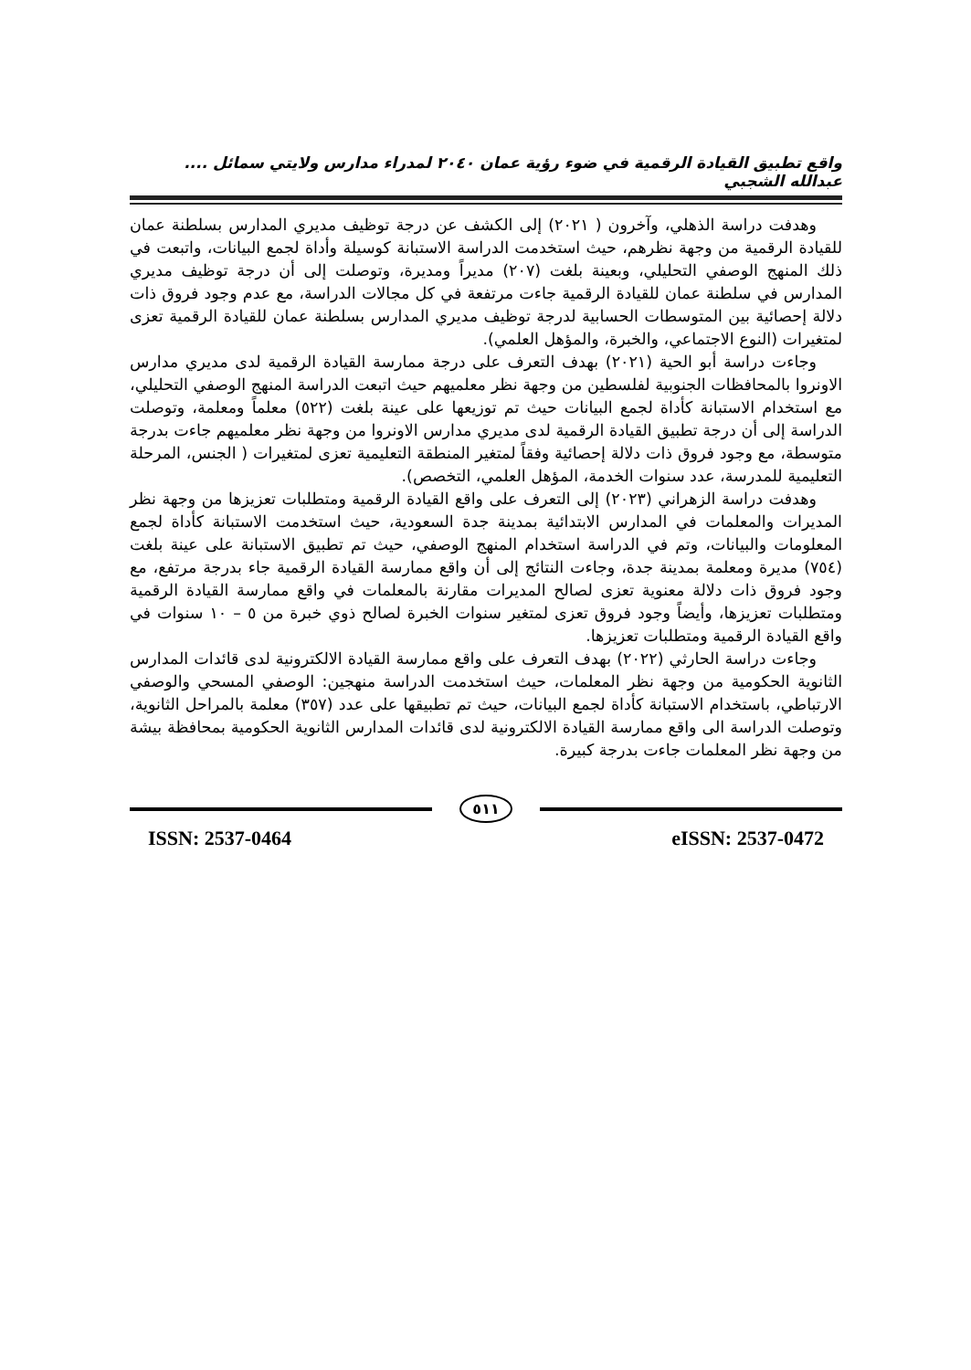واقع تطبيق القيادة الرقمية في ضوء رؤية عمان ٢٠٤٠ لمدراء مدارس ولايتي سمائل .... عبدالله الشجبي
وهدفت دراسة الذهلي، وآخرون ( ٢٠٢١) إلى الكشف عن درجة توظيف مديري المدارس بسلطنة عمان للقيادة الرقمية من وجهة نظرهم، حيث استخدمت الدراسة الاستبانة كوسيلة وأداة لجمع البيانات، واتبعت في ذلك المنهج الوصفي التحليلي، وبعينة بلغت (٢٠٧) مديراً ومديرة، وتوصلت إلى أن درجة توظيف مديري المدارس في سلطنة عمان للقيادة الرقمية جاءت مرتفعة في كل مجالات الدراسة، مع عدم وجود فروق ذات دلالة إحصائية بين المتوسطات الحسابية لدرجة توظيف مديري المدارس بسلطنة عمان للقيادة الرقمية تعزى لمتغيرات (النوع الاجتماعي، والخبرة، والمؤهل العلمي).
وجاءت دراسة أبو الحية (٢٠٢١) بهدف التعرف على درجة ممارسة القيادة الرقمية لدى مديري مدارس الاونروا بالمحافظات الجنوبية لفلسطين من وجهة نظر معلميهم حيث اتبعت الدراسة المنهج الوصفي التحليلي، مع استخدام الاستبانة كأداة لجمع البيانات حيث تم توزيعها على عينة بلغت (٥٢٢) معلماً ومعلمة، وتوصلت الدراسة إلى أن درجة تطبيق القيادة الرقمية لدى مديري مدارس الاونروا من وجهة نظر معلميهم جاءت بدرجة متوسطة، مع وجود فروق ذات دلالة إحصائية وفقاً لمتغير المنطقة التعليمية تعزى لمتغيرات ( الجنس، المرحلة التعليمية للمدرسة، عدد سنوات الخدمة، المؤهل العلمي، التخصص).
وهدفت دراسة الزهراني (٢٠٢٣) إلى التعرف على واقع القيادة الرقمية ومتطلبات تعزيزها من وجهة نظر المديرات والمعلمات في المدارس الابتدائية بمدينة جدة السعودية، حيث استخدمت الاستبانة كأداة لجمع المعلومات والبيانات، وتم في الدراسة استخدام المنهج الوصفي، حيث تم تطبيق الاستبانة على عينة بلغت (٧٥٤) مديرة ومعلمة بمدينة جدة، وجاءت النتائج إلى أن واقع ممارسة القيادة الرقمية جاء بدرجة مرتفع، مع وجود فروق ذات دلالة معنوية تعزى لصالح المديرات مقارنة بالمعلمات في واقع ممارسة القيادة الرقمية ومتطلبات تعزيزها، وأيضاً وجود فروق تعزى لمتغير سنوات الخبرة لصالح ذوي خبرة من ٥ – ١٠ سنوات في واقع القيادة الرقمية ومتطلبات تعزيزها.
وجاءت دراسة الحارثي (٢٠٢٢) بهدف التعرف على واقع ممارسة القيادة الالكترونية لدى قائدات المدارس الثانوية الحكومية من وجهة نظر المعلمات، حيث استخدمت الدراسة منهجين: الوصفي المسحي والوصفي الارتباطي، باستخدام الاستبانة كأداة لجمع البيانات، حيث تم تطبيقها على عدد (٣٥٧) معلمة بالمراحل الثانوية، وتوصلت الدراسة الى واقع ممارسة القيادة الالكترونية لدى قائدات المدارس الثانوية الحكومية بمحافظة بيشة من وجهة نظر المعلمات جاءت بدرجة كبيرة.
٥١١
ISSN: 2537-0464 eISSN: 2537-0472